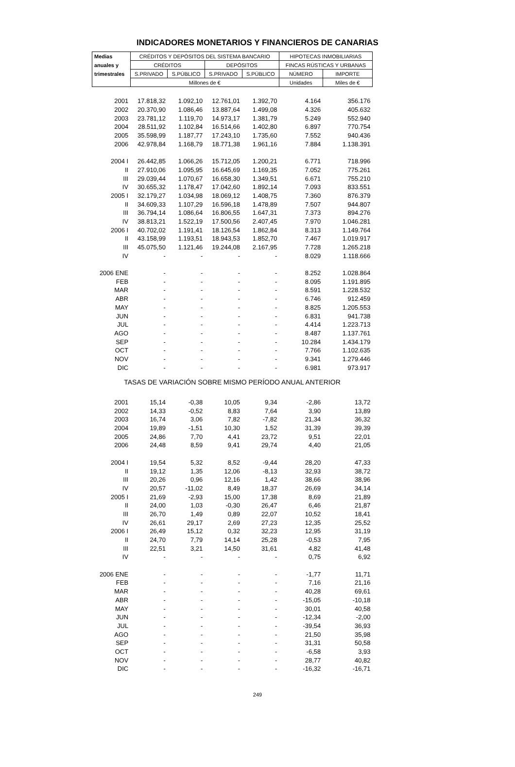INDICADORES MONETARIOS Y FINANCIEROS DE CANARIAS
| Medias | CRÉDITOS Y DEPÓSITOS DEL SISTEMA BANCARIO | | | | HIPOTECAS INMOBILIARIAS | |
| --- | --- | --- | --- | --- | --- | --- |
| anuales y | CRÉDITOS | | DEPÓSITOS | | FINCAS RÚSTICAS Y URBANAS | |
| trimestrales | S.PRIVADO | S.PÚBLICO | S.PRIVADO | S.PÚBLICO | NÚMERO | IMPORTE |
| | Millones de € | | | | Unidades | Miles de € |
| 2001 | 17.818,32 | 1.092,10 | 12.761,01 | 1.392,70 | 4.164 | 356.176 |
| 2002 | 20.370,90 | 1.086,46 | 13.887,64 | 1.499,08 | 4.326 | 405.632 |
| 2003 | 23.781,12 | 1.119,70 | 14.973,17 | 1.381,79 | 5.249 | 552.940 |
| 2004 | 28.511,92 | 1.102,84 | 16.514,66 | 1.402,80 | 6.897 | 770.754 |
| 2005 | 35.598,99 | 1.187,77 | 17.243,10 | 1.735,60 | 7.552 | 940.436 |
| 2006 | 42.978,84 | 1.168,79 | 18.771,38 | 1.961,16 | 7.884 | 1.138.391 |
| 2004 I | 26.442,85 | 1.066,26 | 15.712,05 | 1.200,21 | 6.771 | 718.996 |
| II | 27.910,06 | 1.095,95 | 16.645,69 | 1.169,35 | 7.052 | 775.261 |
| III | 29.039,44 | 1.070,67 | 16.658,30 | 1.349,51 | 6.671 | 755.210 |
| IV | 30.655,32 | 1.178,47 | 17.042,60 | 1.892,14 | 7.093 | 833.551 |
| 2005 I | 32.179,27 | 1.034,98 | 18.069,12 | 1.408,75 | 7.360 | 876.379 |
| II | 34.609,33 | 1.107,29 | 16.596,18 | 1.478,89 | 7.507 | 944.807 |
| III | 36.794,14 | 1.086,64 | 16.806,55 | 1.647,31 | 7.373 | 894.276 |
| IV | 38.813,21 | 1.522,19 | 17.500,56 | 2.407,45 | 7.970 | 1.046.281 |
| 2006 I | 40.702,02 | 1.191,41 | 18.126,54 | 1.862,84 | 8.313 | 1.149.764 |
| II | 43.158,99 | 1.193,51 | 18.943,53 | 1.852,70 | 7.467 | 1.019.917 |
| III | 45.075,50 | 1.121,46 | 19.244,08 | 2.167,95 | 7.728 | 1.265.218 |
| IV | - | - | - | - | 8.029 | 1.118.666 |
| 2006 ENE | - | - | - | - | 8.252 | 1.028.864 |
| FEB | - | - | - | - | 8.095 | 1.191.895 |
| MAR | - | - | - | - | 8.591 | 1.228.532 |
| ABR | - | - | - | - | 6.746 | 912.459 |
| MAY | - | - | - | - | 8.825 | 1.205.553 |
| JUN | - | - | - | - | 6.831 | 941.738 |
| JUL | - | - | - | - | 4.414 | 1.223.713 |
| AGO | - | - | - | - | 8.487 | 1.137.761 |
| SEP | - | - | - | - | 10.284 | 1.434.179 |
| OCT | - | - | - | - | 7.766 | 1.102.635 |
| NOV | - | - | - | - | 9.341 | 1.279.446 |
| DIC | - | - | - | - | 6.981 | 973.917 |
| TASAS DE VARIACIÓN SOBRE MISMO PERÍODO ANUAL ANTERIOR | | | | | | |
| 2001 | 15,14 | -0,38 | 10,05 | 9,34 | -2,86 | 13,72 |
| 2002 | 14,33 | -0,52 | 8,83 | 7,64 | 3,90 | 13,89 |
| 2003 | 16,74 | 3,06 | 7,82 | -7,82 | 21,34 | 36,32 |
| 2004 | 19,89 | -1,51 | 10,30 | 1,52 | 31,39 | 39,39 |
| 2005 | 24,86 | 7,70 | 4,41 | 23,72 | 9,51 | 22,01 |
| 2006 | 24,48 | 8,59 | 9,41 | 29,74 | 4,40 | 21,05 |
| 2004 I | 19,54 | 5,32 | 8,52 | -9,44 | 28,20 | 47,33 |
| II | 19,12 | 1,35 | 12,06 | -8,13 | 32,93 | 38,72 |
| III | 20,26 | 0,96 | 12,16 | 1,42 | 38,66 | 38,96 |
| IV | 20,57 | -11,02 | 8,49 | 18,37 | 26,69 | 34,14 |
| 2005 I | 21,69 | -2,93 | 15,00 | 17,38 | 8,69 | 21,89 |
| II | 24,00 | 1,03 | -0,30 | 26,47 | 6,46 | 21,87 |
| III | 26,70 | 1,49 | 0,89 | 22,07 | 10,52 | 18,41 |
| IV | 26,61 | 29,17 | 2,69 | 27,23 | 12,35 | 25,52 |
| 2006 I | 26,49 | 15,12 | 0,32 | 32,23 | 12,95 | 31,19 |
| II | 24,70 | 7,79 | 14,14 | 25,28 | -0,53 | 7,95 |
| III | 22,51 | 3,21 | 14,50 | 31,61 | 4,82 | 41,48 |
| IV | - | - | - | - | 0,75 | 6,92 |
| 2006 ENE | - | - | - | - | -1,77 | 11,71 |
| FEB | - | - | - | - | 7,16 | 21,16 |
| MAR | - | - | - | - | 40,28 | 69,61 |
| ABR | - | - | - | - | -15,05 | -10,18 |
| MAY | - | - | - | - | 30,01 | 40,58 |
| JUN | - | - | - | - | -12,34 | -2,00 |
| JUL | - | - | - | - | -39,54 | 36,93 |
| AGO | - | - | - | - | 21,50 | 35,98 |
| SEP | - | - | - | - | 31,31 | 50,58 |
| OCT | - | - | - | - | -6,58 | 3,93 |
| NOV | - | - | - | - | 28,77 | 40,82 |
| DIC | - | - | - | - | -16,32 | -16,71 |
249